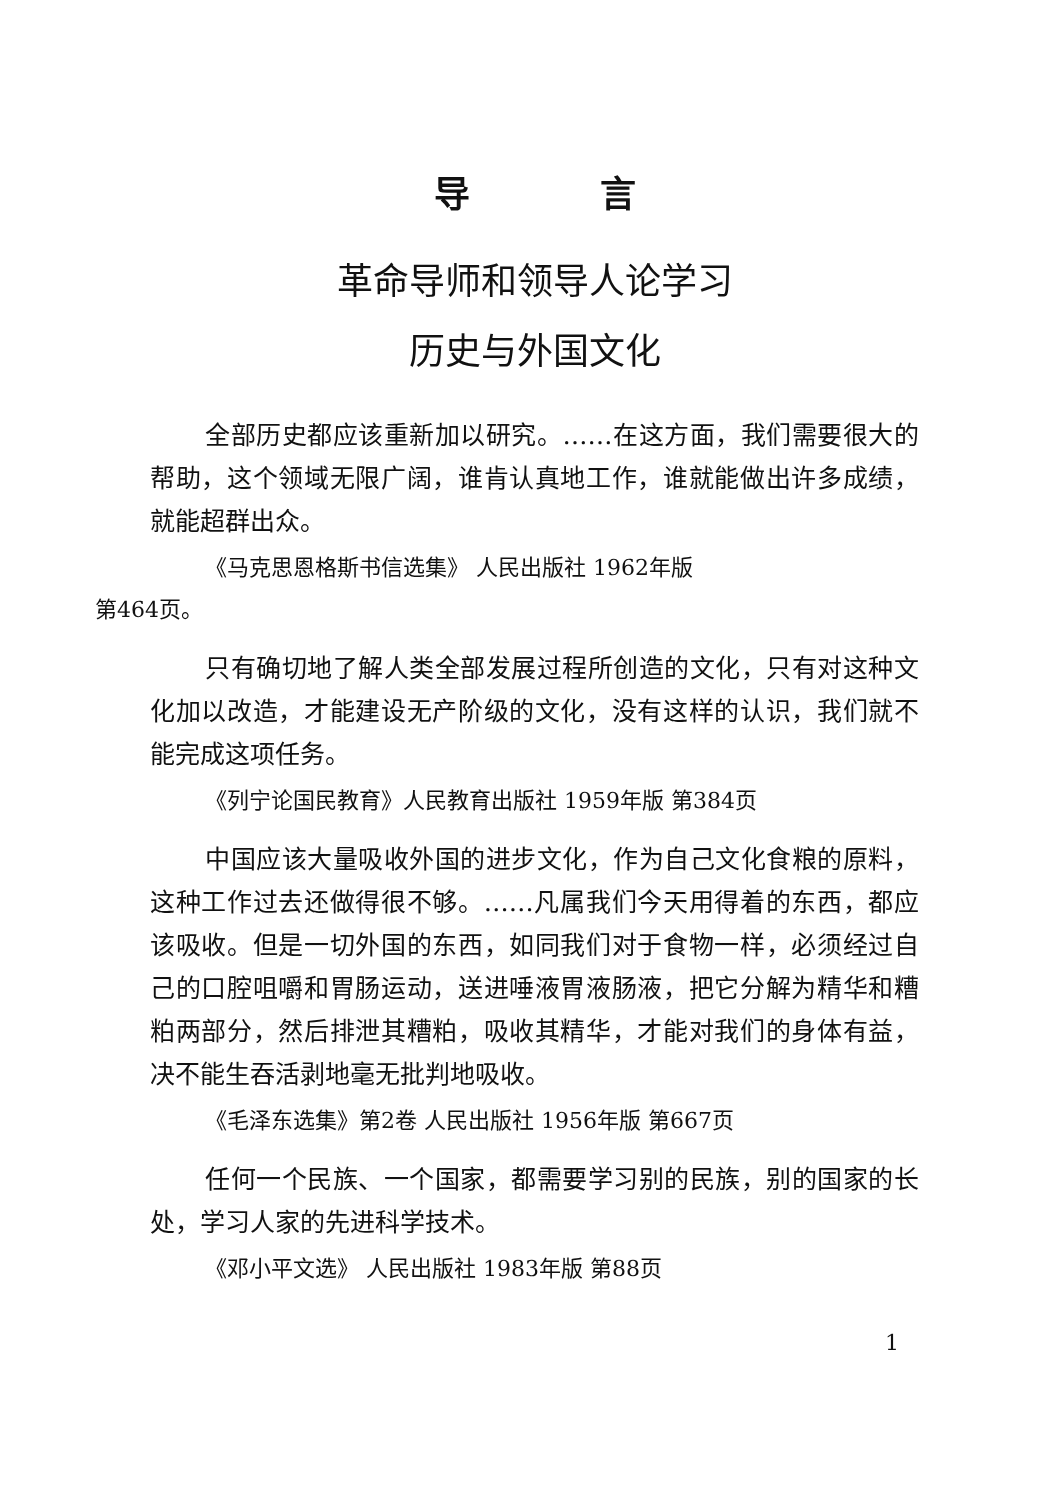导言
革命导师和领导人论学习
历史与外国文化
全部历史都应该重新加以研究。……在这方面，我们需要很大的帮助，这个领域无限广阔，谁肯认真地工作，谁就能做出许多成绩，就能超群出众。
《马克思恩格斯书信选集》 人民出版社 1962年版
第464页。
只有确切地了解人类全部发展过程所创造的文化，只有对这种文化加以改造，才能建设无产阶级的文化，没有这样的认识，我们就不能完成这项任务。
《列宁论国民教育》人民教育出版社 1959年版 第384页
中国应该大量吸收外国的进步文化，作为自己文化食粮的原料，这种工作过去还做得很不够。……凡属我们今天用得着的东西，都应该吸收。但是一切外国的东西，如同我们对于食物一样，必须经过自己的口腔咀嚼和胃肠运动，送进唾液胃液肠液，把它分解为精华和糟粕两部分，然后排泄其糟粕，吸收其精华，才能对我们的身体有益，决不能生吞活剥地毫无批判地吸收。
《毛泽东选集》第2卷 人民出版社 1956年版 第667页
任何一个民族、一个国家，都需要学习别的民族，别的国家的长处，学习人家的先进科学技术。
《邓小平文选》 人民出版社 1983年版 第88页
1